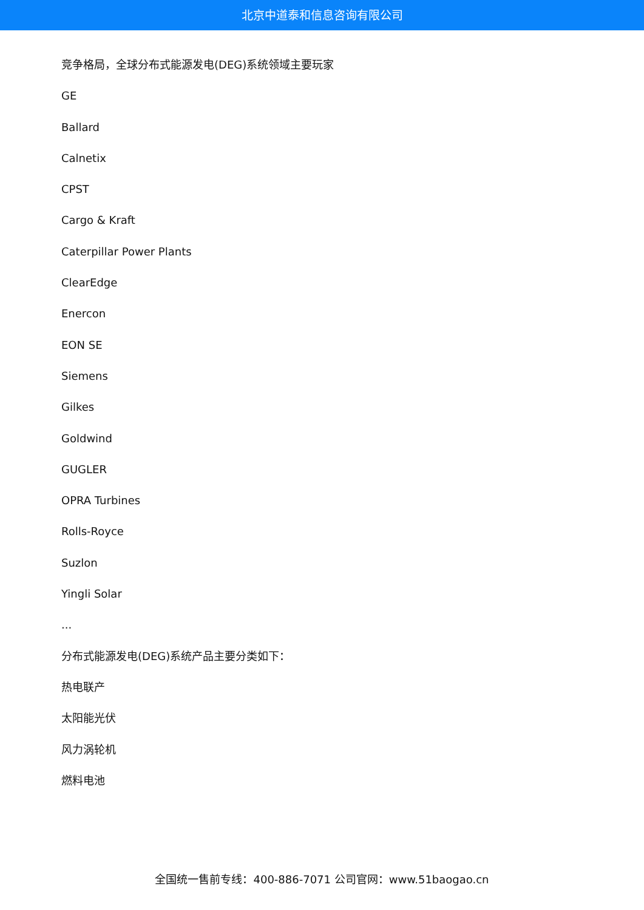北京中道泰和信息咨询有限公司
竞争格局，全球分布式能源发电(DEG)系统领域主要玩家
GE
Ballard
Calnetix
CPST
Cargo & Kraft
Caterpillar Power Plants
ClearEdge
Enercon
EON SE
Siemens
Gilkes
Goldwind
GUGLER
OPRA Turbines
Rolls-Royce
Suzlon
Yingli Solar
...
分布式能源发电(DEG)系统产品主要分类如下：
热电联产
太阳能光伏
风力涡轮机
燃料电池
全国统一售前专线：400-886-7071 公司官网：www.51baogao.cn